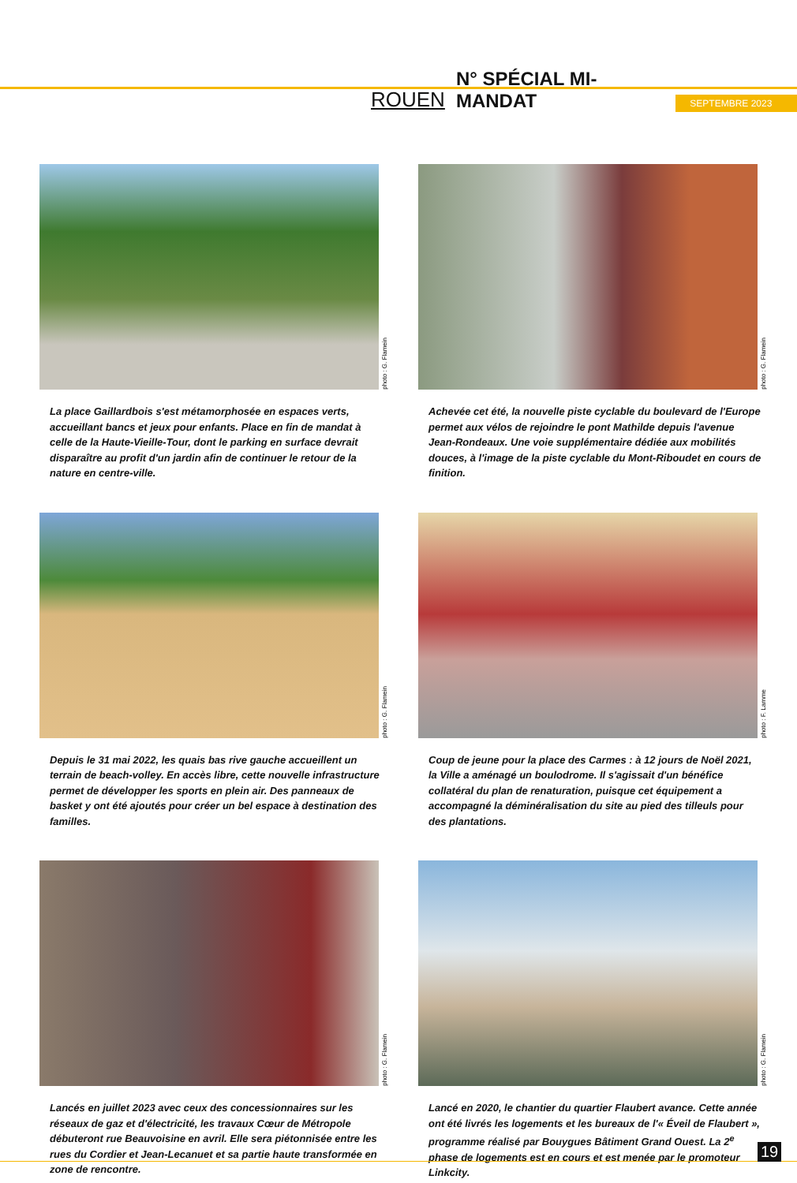ROUEN N° SPÉCIAL MI-MANDAT SEPTEMBRE 2023
photo : G. Flamein
La place Gaillardbois s'est métamorphosée en espaces verts, accueillant bancs et jeux pour enfants. Place en fin de mandat à celle de la Haute-Vieille-Tour, dont le parking en surface devrait disparaître au profit d'un jardin afin de continuer le retour de la nature en centre-ville.
photo : G. Flamein
Achevée cet été, la nouvelle piste cyclable du boulevard de l'Europe permet aux vélos de rejoindre le pont Mathilde depuis l'avenue Jean-Rondeaux. Une voie supplémentaire dédiée aux mobilités douces, à l'image de la piste cyclable du Mont-Riboudet en cours de finition.
photo : G. Flamein
Depuis le 31 mai 2022, les quais bas rive gauche accueillent un terrain de beach-volley. En accès libre, cette nouvelle infrastructure permet de développer les sports en plein air. Des panneaux de basket y ont été ajoutés pour créer un bel espace à destination des familles.
photo : F. Lamme
Coup de jeune pour la place des Carmes : à 12 jours de Noël 2021, la Ville a aménagé un boulodrome. Il s'agissait d'un bénéfice collatéral du plan de renaturation, puisque cet équipement a accompagné la déminéralisation du site au pied des tilleuls pour des plantations.
photo : G. Flamein
Lancés en juillet 2023 avec ceux des concessionnaires sur les réseaux de gaz et d'électricité, les travaux Cœur de Métropole débuteront rue Beauvoisine en avril. Elle sera piétonnisée entre les rues du Cordier et Jean-Lecanuet et sa partie haute transformée en zone de rencontre.
photo : G. Flamein
Lancé en 2020, le chantier du quartier Flaubert avance. Cette année ont été livrés les logements et les bureaux de l'« Éveil de Flaubert », programme réalisé par Bouygues Bâtiment Grand Ouest. La 2<sup>e</sup> phase de logements est en cours et est menée par le promoteur Linkcity.
19